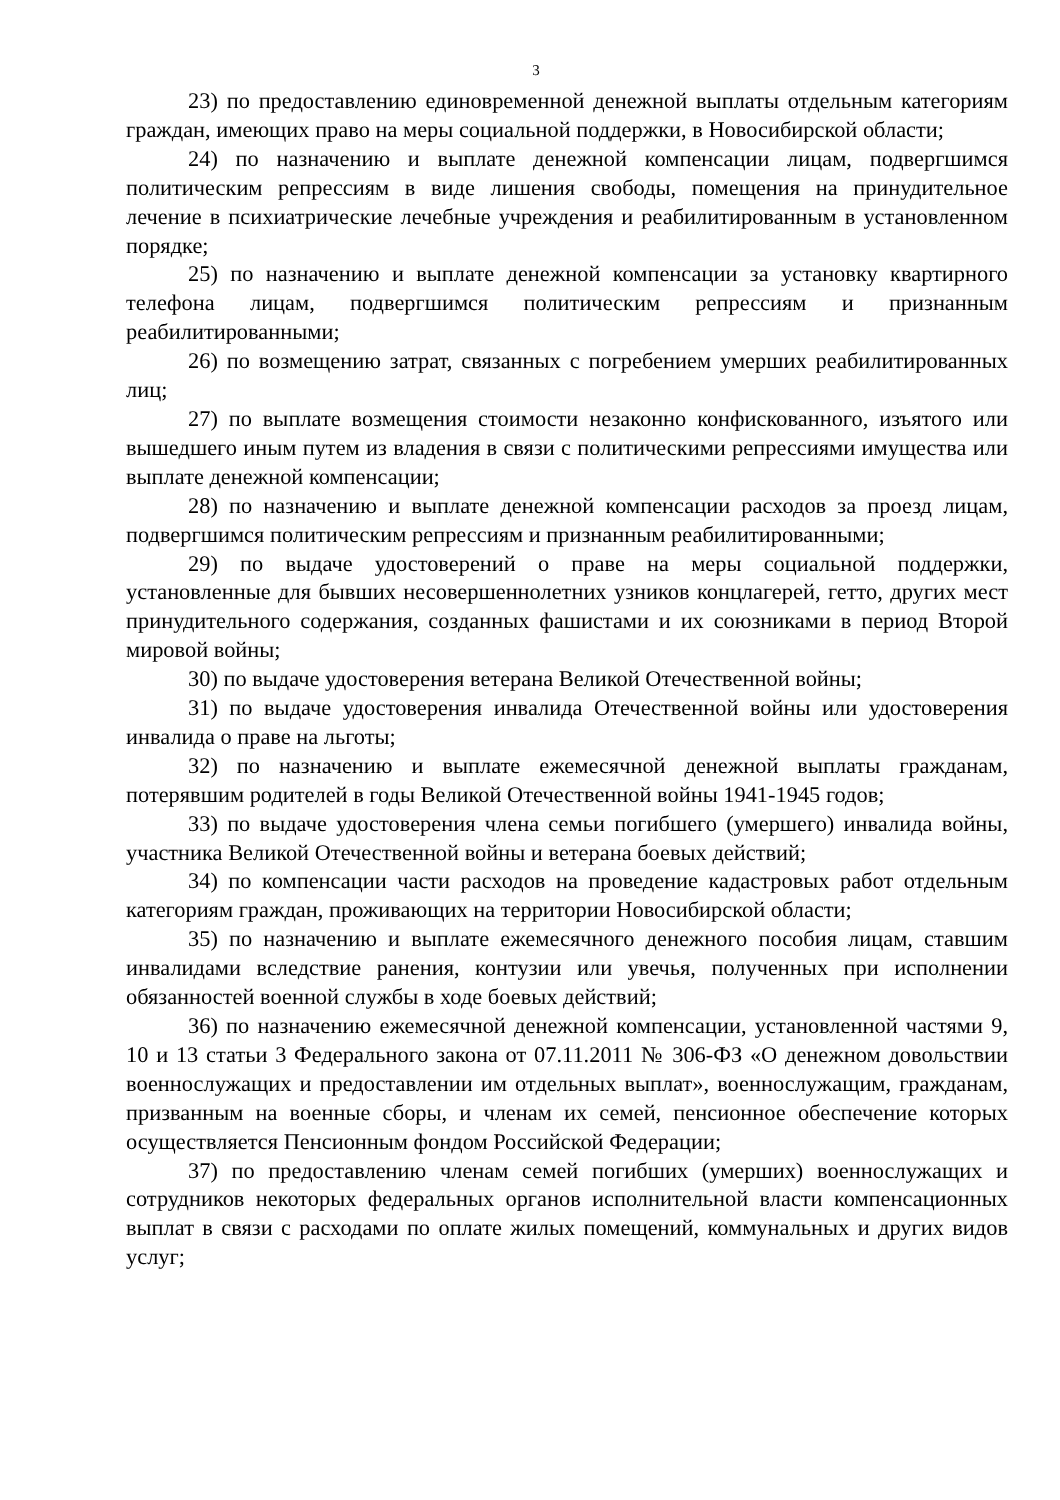3
23) по предоставлению единовременной денежной выплаты отдельным категориям граждан, имеющих право на меры социальной поддержки, в Новосибирской области;
24) по назначению и выплате денежной компенсации лицам, подвергшимся политическим репрессиям в виде лишения свободы, помещения на принудительное лечение в психиатрические лечебные учреждения и реабилитированным в установленном порядке;
25) по назначению и выплате денежной компенсации за установку квартирного телефона лицам, подвергшимся политическим репрессиям и признанным реабилитированными;
26) по возмещению затрат, связанных с погребением умерших реабилитированных лиц;
27) по выплате возмещения стоимости незаконно конфискованного, изъятого или вышедшего иным путем из владения в связи с политическими репрессиями имущества или выплате денежной компенсации;
28) по назначению и выплате денежной компенсации расходов за проезд лицам, подвергшимся политическим репрессиям и признанным реабилитированными;
29) по выдаче удостоверений о праве на меры социальной поддержки, установленные для бывших несовершеннолетних узников концлагерей, гетто, других мест принудительного содержания, созданных фашистами и их союзниками в период Второй мировой войны;
30) по выдаче удостоверения ветерана Великой Отечественной войны;
31) по выдаче удостоверения инвалида Отечественной войны или удостоверения инвалида о праве на льготы;
32) по назначению и выплате ежемесячной денежной выплаты гражданам, потерявшим родителей в годы Великой Отечественной войны 1941-1945 годов;
33) по выдаче удостоверения члена семьи погибшего (умершего) инвалида войны, участника Великой Отечественной войны и ветерана боевых действий;
34) по компенсации части расходов на проведение кадастровых работ отдельным категориям граждан, проживающих на территории Новосибирской области;
35) по назначению и выплате ежемесячного денежного пособия лицам, ставшим инвалидами вследствие ранения, контузии или увечья, полученных при исполнении обязанностей военной службы в ходе боевых действий;
36) по назначению ежемесячной денежной компенсации, установленной частями 9, 10 и 13 статьи 3 Федерального закона от 07.11.2011 № 306-ФЗ «О денежном довольствии военнослужащих и предоставлении им отдельных выплат», военнослужащим, гражданам, призванным на военные сборы, и членам их семей, пенсионное обеспечение которых осуществляется Пенсионным фондом Российской Федерации;
37) по предоставлению членам семей погибших (умерших) военнослужащих и сотрудников некоторых федеральных органов исполнительной власти компенсационных выплат в связи с расходами по оплате жилых помещений, коммунальных и других видов услуг;